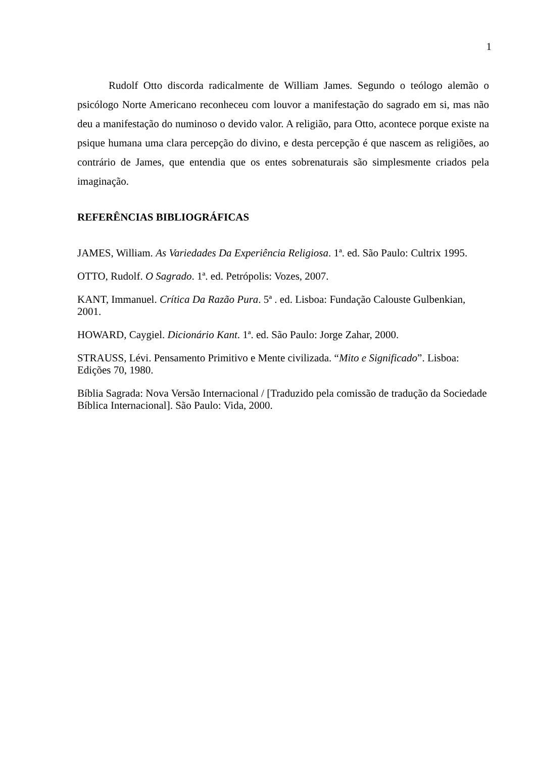1
Rudolf Otto discorda radicalmente de William James. Segundo o teólogo alemão o psicólogo Norte Americano reconheceu com louvor a manifestação do sagrado em si, mas não deu a manifestação do numinoso o devido valor. A religião, para Otto, acontece porque existe na psique humana uma clara percepção do divino, e desta percepção é que nascem as religiões, ao contrário de James, que entendia que os entes sobrenaturais são simplesmente criados pela imaginação.
REFERÊNCIAS BIBLIOGRÁFICAS
JAMES, William. As Variedades Da Experiência Religiosa. 1ª. ed. São Paulo: Cultrix 1995.
OTTO, Rudolf. O Sagrado. 1ª. ed. Petrópolis: Vozes, 2007.
KANT, Immanuel. Crítica Da Razão Pura. 5ª . ed. Lisboa: Fundação Calouste Gulbenkian, 2001.
HOWARD, Caygiel. Dicionário Kant. 1ª. ed. São Paulo: Jorge Zahar, 2000.
STRAUSS, Lévi. Pensamento Primitivo e Mente civilizada. “Mito e Significado”. Lisboa: Edições 70, 1980.
Bíblia Sagrada: Nova Versão Internacional / [Traduzido pela comissão de tradução da Sociedade Bíblica Internacional]. São Paulo: Vida, 2000.